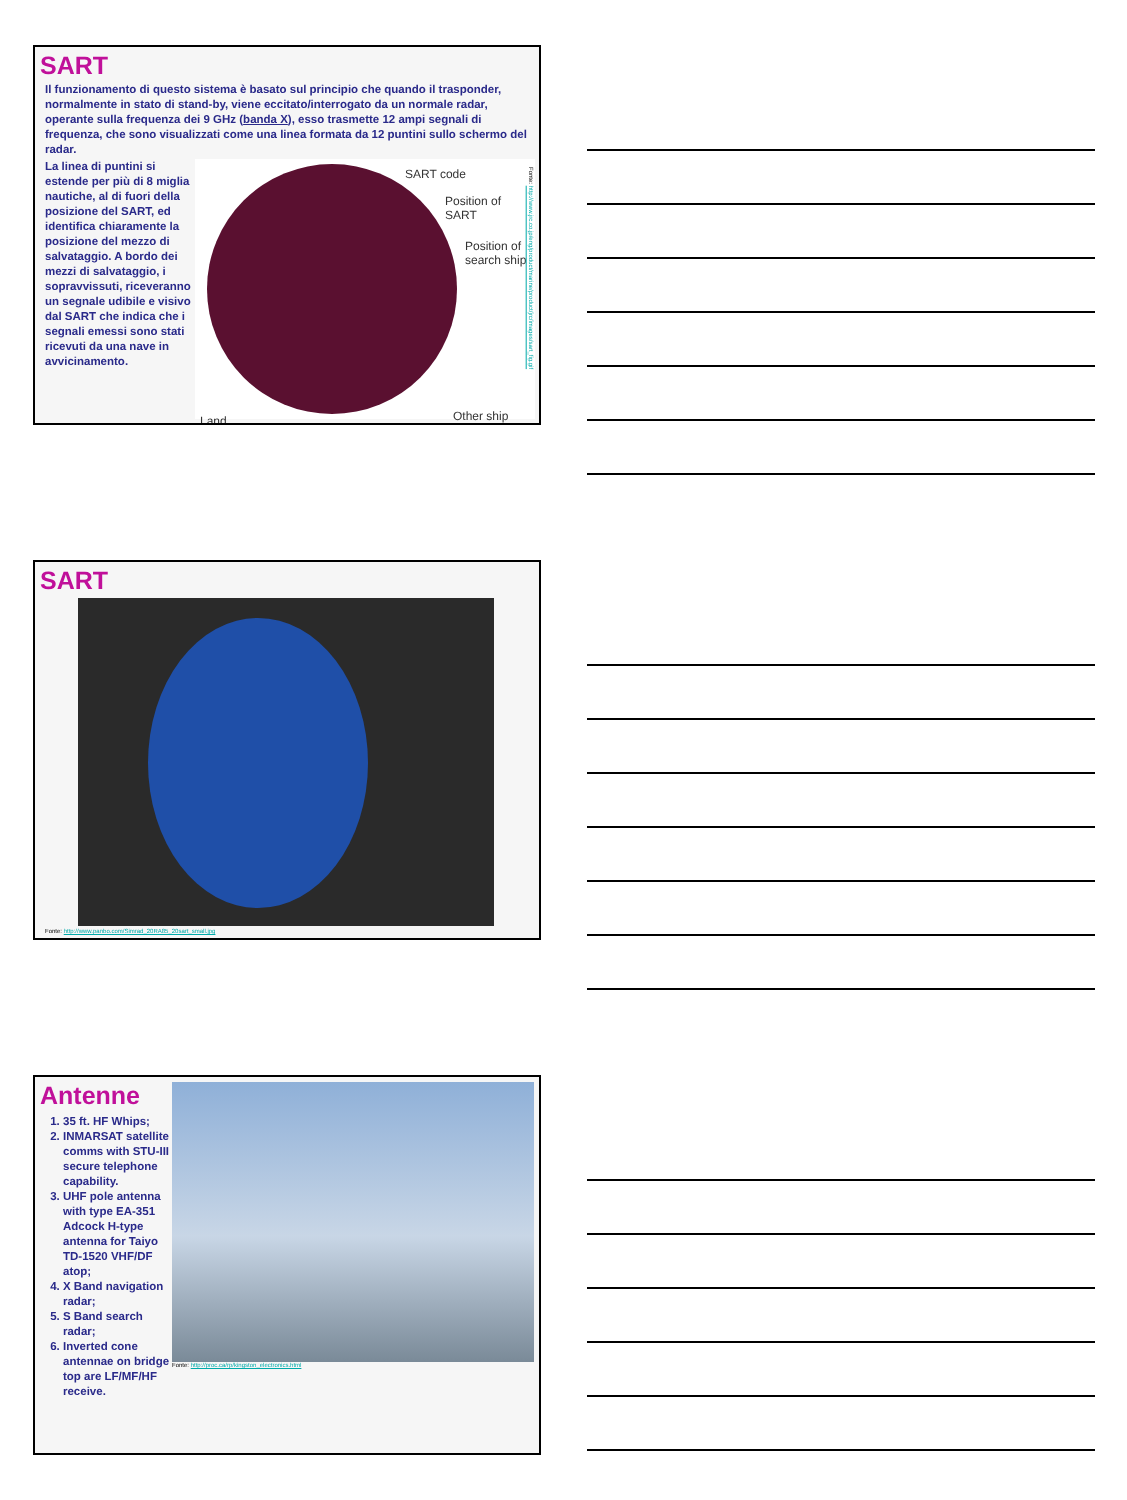SART
Il funzionamento di questo sistema è basato sul principio che quando il trasponder, normalmente in stato di stand-by, viene eccitato/interrogato da un normale radar, operante sulla frequenza dei 9 GHz (banda X), esso trasmette 12 ampi segnali di frequenza, che sono visualizzati come una linea formata da 12 puntini sullo schermo del radar.
La linea di puntini si estende per più di 8 miglia nautiche, al di fuori della posizione del SART, ed identifica chiaramente la posizione del mezzo di salvataggio. A bordo dei mezzi di salvataggio, i sopravvissuti, riceveranno un segnale udibile e visivo dal SART che indica che i segnali emessi sono stati ricevuti da una nave in avvicinamento.
SART code
Position of
SART
Position of
search ship
Land Other ship
Fonte: http://www.jrc.co.jp/eng/product/marine/product/jrc/images/sart_fig.gif
SART
Fonte: http://www.panbo.com/Simrad_20RA85_20sart_small.jpg
Antenne
1. 35 ft. HF Whips;
2. INMARSAT satellite comms with STU-III secure telephone capability.
3. UHF pole antenna with type EA-351 Adcock H-type antenna for Taiyo TD-1520 VHF/DF atop;
4. X Band navigation radar;
5. S Band search radar;
6. Inverted cone antennae on bridge top are LF/MF/HF receive.
Fonte: http://proc.ca/rp/kingston_electronics.html